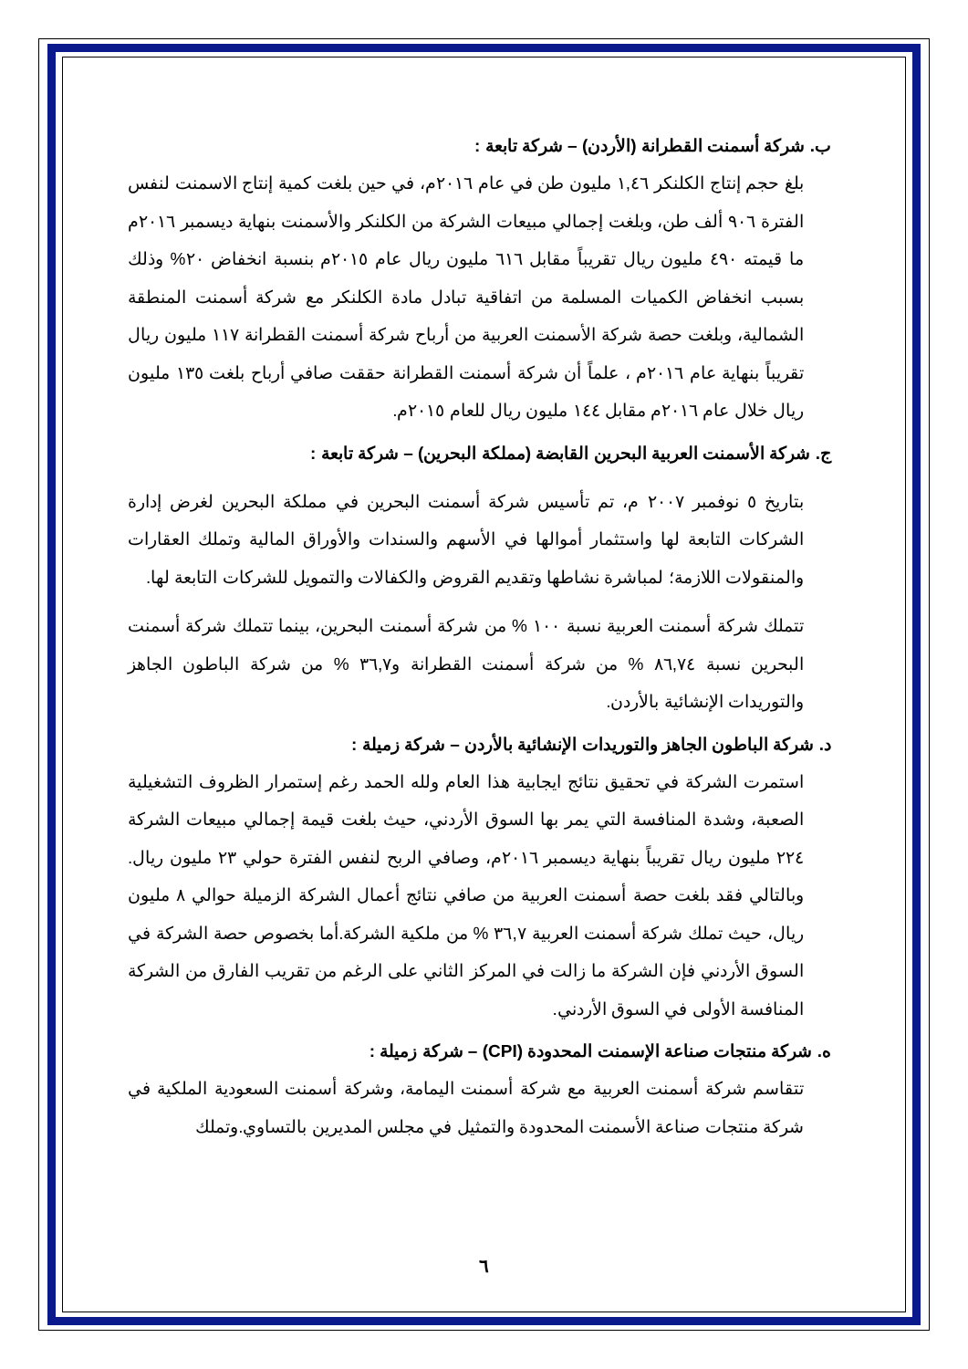ب. شركة أسمنت القطرانة (الأردن) – شركة تابعة :
بلغ حجم إنتاج الكلنكر ١,٤٦ مليون طن في عام ٢٠١٦م، في حين بلغت كمية إنتاج الاسمنت لنفس الفترة ٩٠٦ ألف طن، وبلغت إجمالي مبيعات الشركة من الكلنكر والأسمنت بنهاية ديسمبر ٢٠١٦م ما قيمته ٤٩٠ مليون ريال تقريباً مقابل ٦١٦ مليون ريال عام ٢٠١٥م بنسبة انخفاض ٢٠% وذلك بسبب انخفاض الكميات المسلمة من اتفاقية تبادل مادة الكلنكر مع شركة أسمنت المنطقة الشمالية، وبلغت حصة شركة الأسمنت العربية من أرباح شركة أسمنت القطرانة ١١٧ مليون ريال تقريباً بنهاية عام ٢٠١٦م ، علماً أن شركة أسمنت القطرانة حققت صافي أرباح بلغت ١٣٥ مليون ريال خلال عام ٢٠١٦م مقابل ١٤٤ مليون ريال للعام ٢٠١٥م.
ج. شركة الأسمنت العربية البحرين القابضة (مملكة البحرين) – شركة تابعة :
بتاريخ ٥ نوفمبر ٢٠٠٧ م، تم تأسيس شركة أسمنت البحرين في مملكة البحرين لغرض إدارة الشركات التابعة لها واستثمار أموالها في الأسهم والسندات والأوراق المالية وتملك العقارات والمنقولات اللازمة؛ لمباشرة نشاطها وتقديم القروض والكفالات والتمويل للشركات التابعة لها.
تتملك شركة أسمنت العربية نسبة ١٠٠ % من شركة أسمنت البحرين، بينما تتملك شركة أسمنت البحرين نسبة ٨٦,٧٤ % من شركة أسمنت القطرانة و٣٦,٧ % من شركة الباطون الجاهز والتوريدات الإنشائية بالأردن.
د. شركة الباطون الجاهز والتوريدات الإنشائية بالأردن – شركة زميلة :
استمرت الشركة في تحقيق نتائج ايجابية هذا العام ولله الحمد رغم إستمرار الظروف التشغيلية الصعبة، وشدة المنافسة التي يمر بها السوق الأردني، حيث بلغت قيمة إجمالي مبيعات الشركة ٢٢٤ مليون ريال تقريباً بنهاية ديسمبر ٢٠١٦م، وصافي الربح لنفس الفترة حولي ٢٣ مليون ريال. وبالتالي فقد بلغت حصة أسمنت العربية من صافي نتائج أعمال الشركة الزميلة حوالي ٨ مليون ريال، حيث تملك شركة أسمنت العربية ٣٦,٧ % من ملكية الشركة.أما بخصوص حصة الشركة في السوق الأردني فإن الشركة ما زالت في المركز الثاني على الرغم من تقريب الفارق من الشركة المنافسة الأولى في السوق الأردني.
ه. شركة منتجات صناعة الإسمنت المحدودة (CPI) – شركة زميلة :
تتقاسم شركة أسمنت العربية مع شركة أسمنت اليمامة، وشركة أسمنت السعودية الملكية في شركة منتجات صناعة الأسمنت المحدودة والتمثيل في مجلس المديرين بالتساوي.وتملك
٦